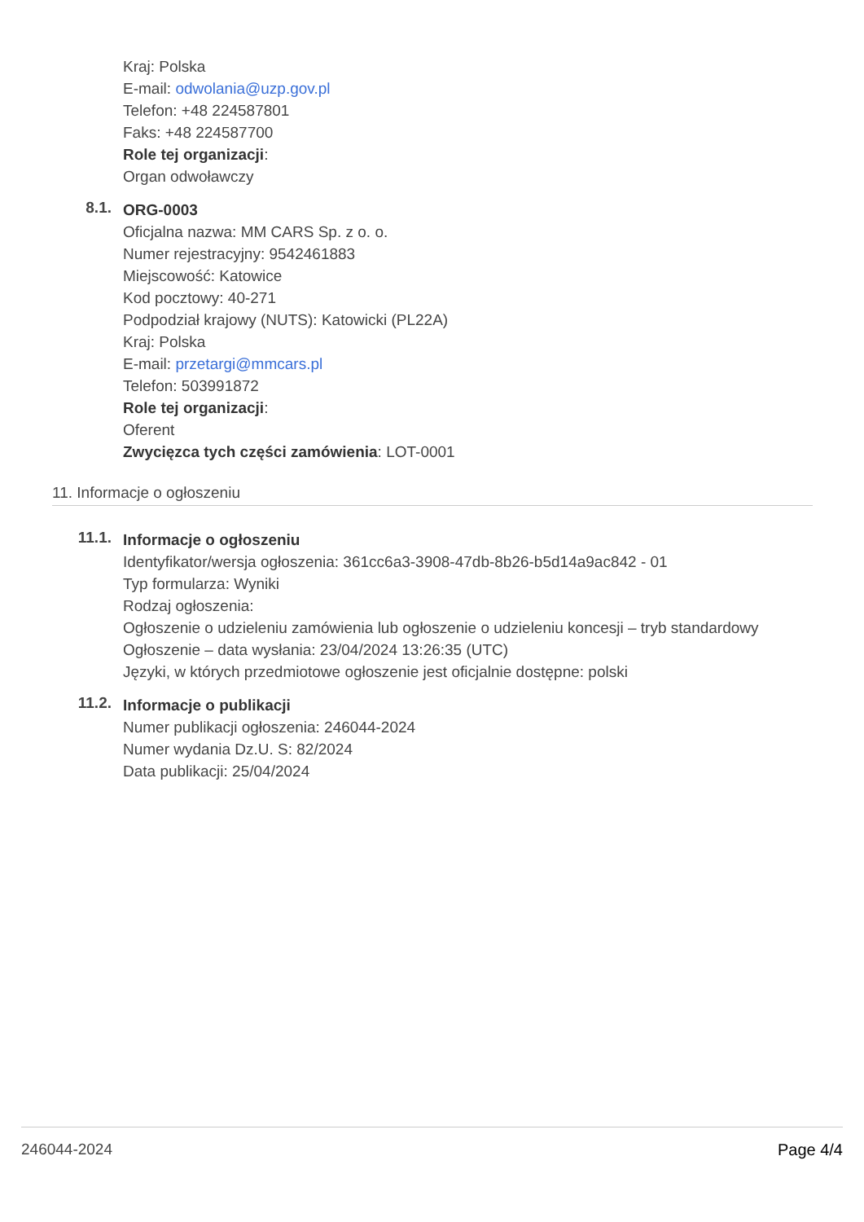Kraj: Polska
E-mail: odwolania@uzp.gov.pl
Telefon: +48 224587801
Faks: +48 224587700
Role tej organizacji:
Organ odwoławczy
8.1.
ORG-0003
Oficjalna nazwa: MM CARS Sp. z o. o.
Numer rejestracyjny: 9542461883
Miejscowość: Katowice
Kod pocztowy: 40-271
Podpodział krajowy (NUTS): Katowicki (PL22A)
Kraj: Polska
E-mail: przetargi@mmcars.pl
Telefon: 503991872
Role tej organizacji:
Oferent
Zwycięzca tych części zamówienia: LOT-0001
11. Informacje o ogłoszeniu
11.1.
Informacje o ogłoszeniu
Identyfikator/wersja ogłoszenia: 361cc6a3-3908-47db-8b26-b5d14a9ac842 - 01
Typ formularza: Wyniki
Rodzaj ogłoszenia:
Ogłoszenie o udzieleniu zamówienia lub ogłoszenie o udzieleniu koncesji – tryb standardowy
Ogłoszenie – data wysłania: 23/04/2024 13:26:35 (UTC)
Języki, w których przedmiotowe ogłoszenie jest oficjalnie dostępne: polski
11.2.
Informacje o publikacji
Numer publikacji ogłoszenia: 246044-2024
Numer wydania Dz.U. S: 82/2024
Data publikacji: 25/04/2024
246044-2024 Page 4/4